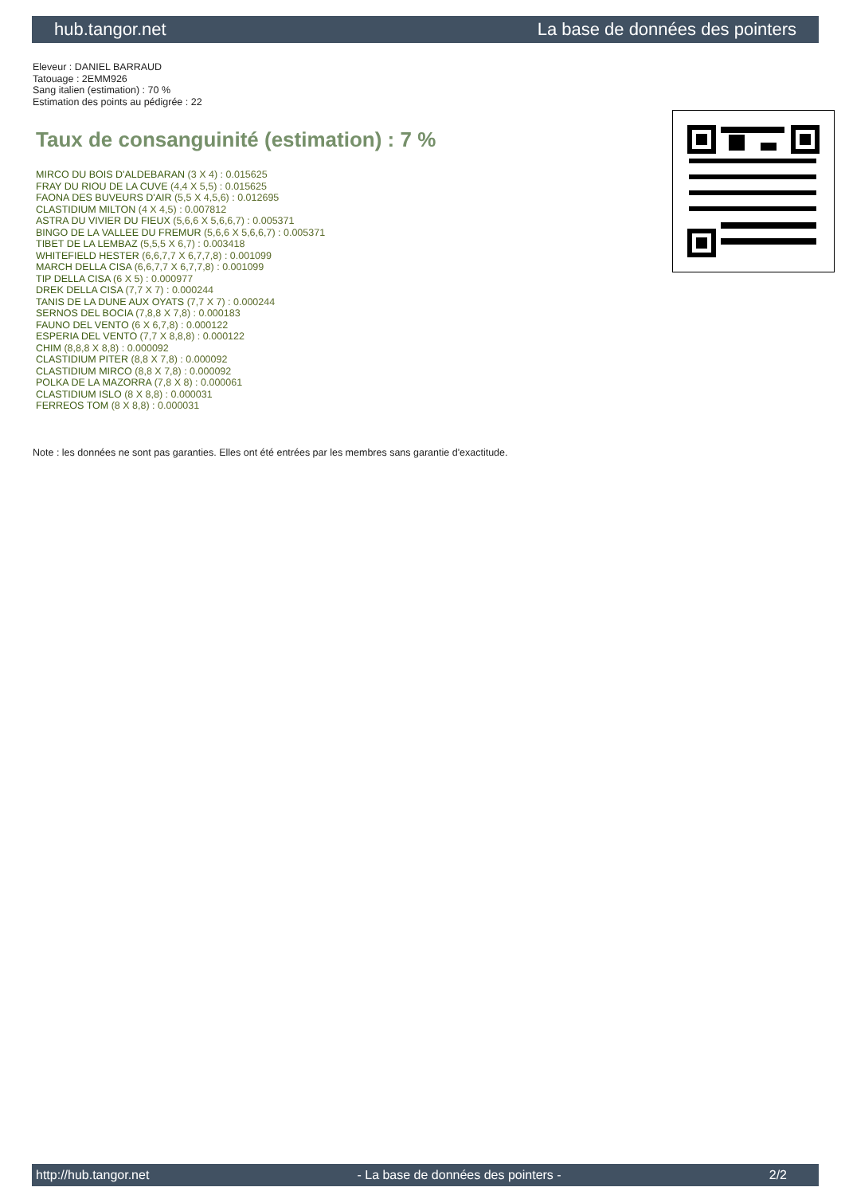hub.tangor.net La base de données des pointers
Eleveur : DANIEL BARRAUD
Tatouage : 2EMM926
Sang italien (estimation) : 70 %
Estimation des points au pédigrée : 22
Taux de consanguinité (estimation) : 7 %
MIRCO DU BOIS D'ALDEBARAN (3 X 4) : 0.015625
FRAY DU RIOU DE LA CUVE (4,4 X 5,5) : 0.015625
FAONA DES BUVEURS D'AIR (5,5 X 4,5,6) : 0.012695
CLASTIDIUM MILTON (4 X 4,5) : 0.007812
ASTRA DU VIVIER DU FIEUX (5,6,6 X 5,6,6,7) : 0.005371
BINGO DE LA VALLEE DU FREMUR (5,6,6 X 5,6,6,7) : 0.005371
TIBET DE LA LEMBAZ (5,5,5 X 6,7) : 0.003418
WHITEFIELD HESTER (6,6,7,7 X 6,7,7,8) : 0.001099
MARCH DELLA CISA (6,6,7,7 X 6,7,7,8) : 0.001099
TIP DELLA CISA (6 X 5) : 0.000977
DREK DELLA CISA (7,7 X 7) : 0.000244
TANIS DE LA DUNE AUX OYATS (7,7 X 7) : 0.000244
SERNOS DEL BOCIA (7,8,8 X 7,8) : 0.000183
FAUNO DEL VENTO (6 X 6,7,8) : 0.000122
ESPERIA DEL VENTO (7,7 X 8,8,8) : 0.000122
CHIM (8,8,8 X 8,8) : 0.000092
CLASTIDIUM PITER (8,8 X 7,8) : 0.000092
CLASTIDIUM MIRCO (8,8 X 7,8) : 0.000092
POLKA DE LA MAZORRA (7,8 X 8) : 0.000061
CLASTIDIUM ISLO (8 X 8,8) : 0.000031
FERREOS TOM (8 X 8,8) : 0.000031
Note : les données ne sont pas garanties. Elles ont été entrées par les membres sans garantie d'exactitude.
http://hub.tangor.net - La base de données des pointers - 2/2